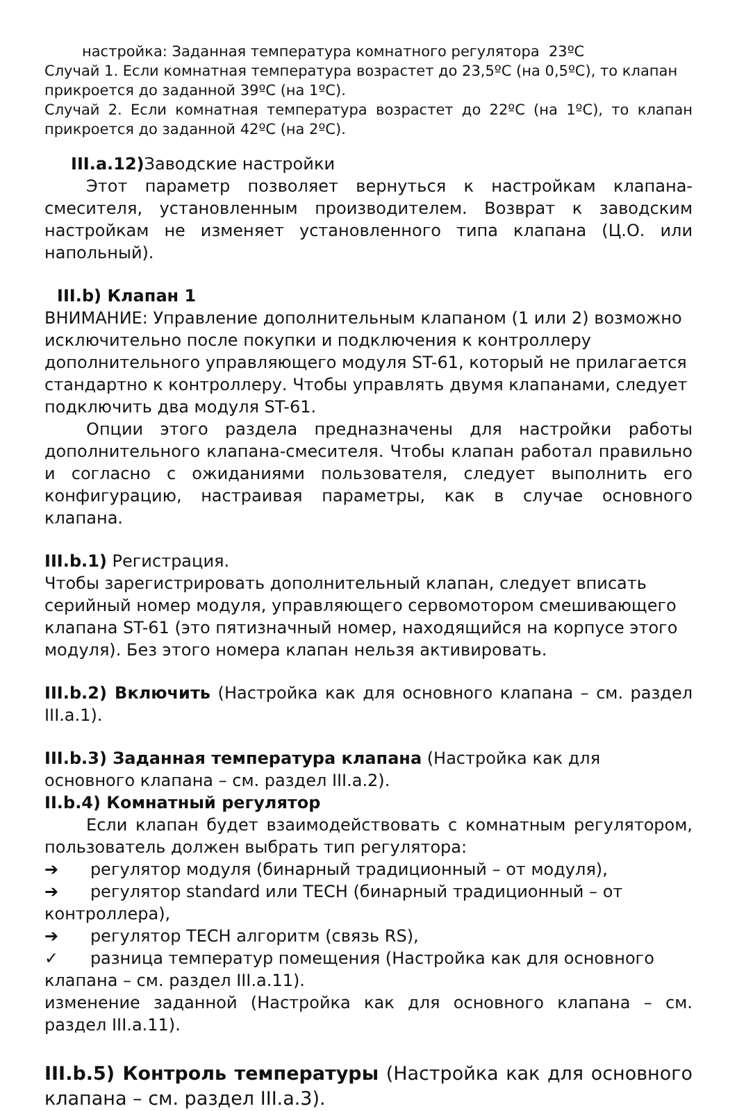настройка: Заданная температура комнатного регулятора 23ºC
Случай 1. Если комнатная температура возрастет до 23,5ºC (на 0,5ºC), то клапан прикроется до заданной 39ºC (на 1ºC).
Случай 2. Если комнатная температура возрастет до 22ºC (на 1ºC), то клапан прикроется до заданной 42ºC (на 2ºC).
III.a.12) Заводские настройки
Этот параметр позволяет вернуться к настройкам клапана-смесителя, установленным производителем. Возврат к заводским настройкам не изменяет установленного типа клапана (Ц.О. или напольный).
III.b) Клапан 1
ВНИМАНИЕ: Управление дополнительным клапаном (1 или 2) возможно исключительно после покупки и подключения к контроллеру дополнительного управляющего модуля ST-61, который не прилагается стандартно к контроллеру. Чтобы управлять двумя клапанами, следует подключить два модуля ST-61.
Опции этого раздела предназначены для настройки работы дополнительного клапана-смесителя. Чтобы клапан работал правильно и согласно с ожиданиями пользователя, следует выполнить его конфигурацию, настраивая параметры, как в случае основного клапана.
III.b.1) Регистрация.
Чтобы зарегистрировать дополнительный клапан, следует вписать серийный номер модуля, управляющего сервомотором смешивающего клапана ST-61 (это пятизначный номер, находящийся на корпусе этого модуля). Без этого номера клапан нельзя активировать.
III.b.2) Включить (Настройка как для основного клапана – см. раздел III.a.1).
III.b.3) Заданная температура клапана (Настройка как для основного клапана – см. раздел III.a.2).
II.b.4) Комнатный регулятор
Если клапан будет взаимодействовать с комнатным регулятором, пользователь должен выбрать тип регулятора:
➔ регулятор модуля (бинарный традиционный – от модуля),
➔ регулятор standard или TECH (бинарный традиционный – от контроллера),
➔ регулятор TECH алгоритм (связь RS),
✓ разница температур помещения (Настройка как для основного клапана – см. раздел III.a.11).
изменение заданной (Настройка как для основного клапана – см. раздел III.a.11).
III.b.5) Контроль температуры (Настройка как для основного клапана – см. раздел III.a.3).